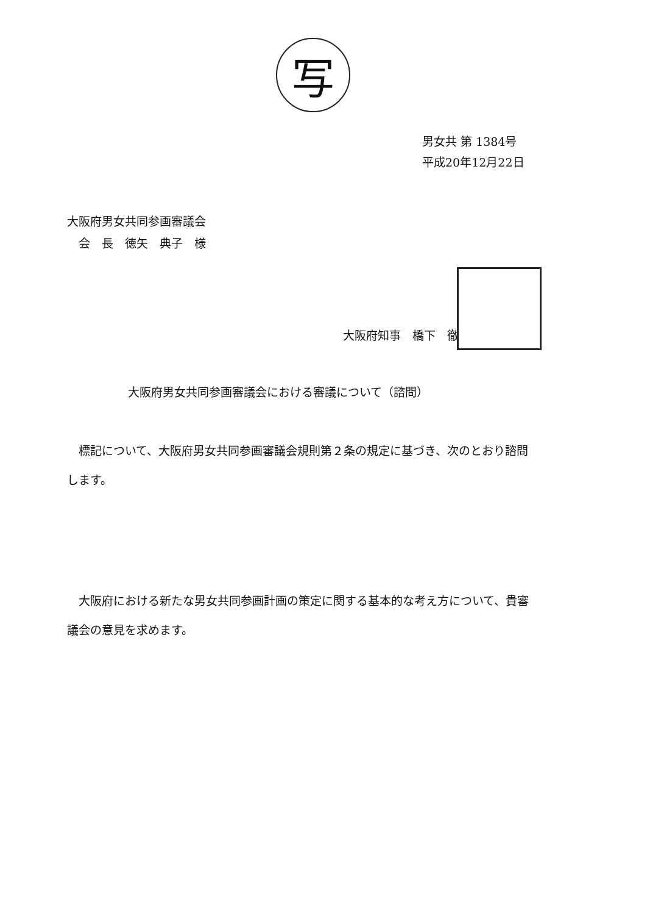写
男女共 第 1384号
平成20年12月22日
大阪府男女共同参画審議会
　会　長　徳矢　典子　様
大阪府知事　橋下　徹
大阪府男女共同参画審議会における審議について（諮問）
標記について、大阪府男女共同参画審議会規則第２条の規定に基づき、次のとおり諮問します。
大阪府における新たな男女共同参画計画の策定に関する基本的な考え方について、貴審議会の意見を求めます。